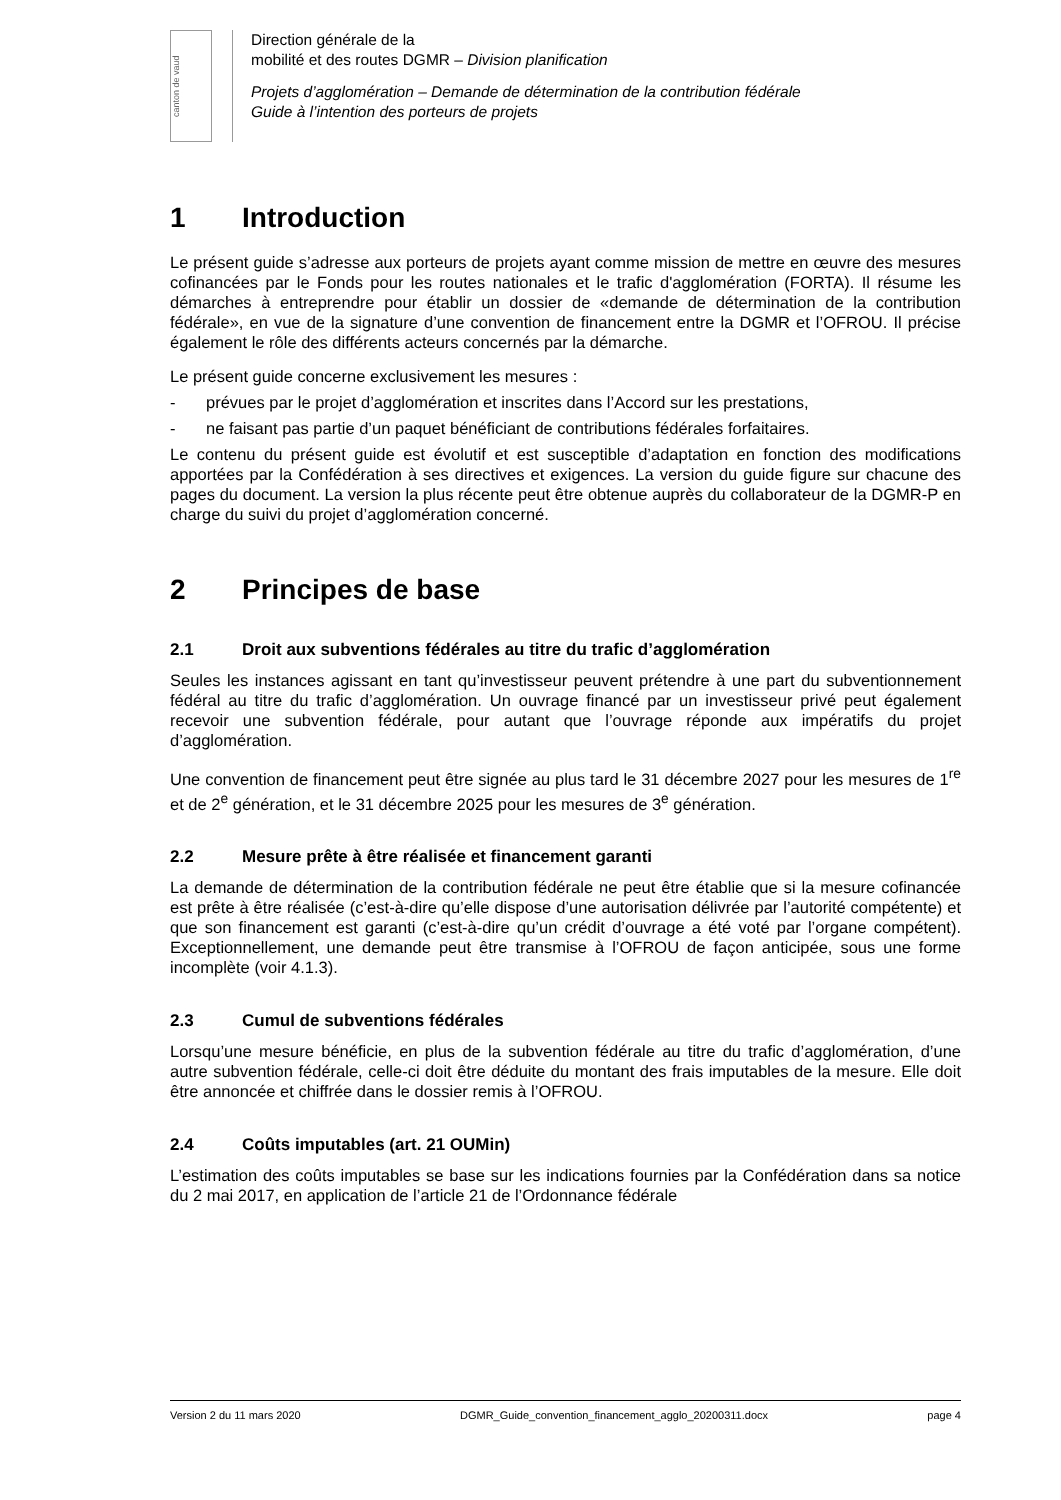canton de vaud
Direction générale de la
mobilité et des routes DGMR – Division planification
Projets d’agglomération – Demande de détermination de la contribution fédérale
Guide à l’intention des porteurs de projets
1 Introduction
Le présent guide s’adresse aux porteurs de projets ayant comme mission de mettre en œuvre des mesures cofinancées par le Fonds pour les routes nationales et le trafic d'agglomération (FORTA). Il résume les démarches à entreprendre pour établir un dossier de «demande de détermination de la contribution fédérale», en vue de la signature d’une convention de financement entre la DGMR et l’OFROU. Il précise également le rôle des différents acteurs concernés par la démarche.
Le présent guide concerne exclusivement les mesures :
- prévues par le projet d’agglomération et inscrites dans l’Accord sur les prestations,
- ne faisant pas partie d’un paquet bénéficiant de contributions fédérales forfaitaires.
Le contenu du présent guide est évolutif et est susceptible d’adaptation en fonction des modifications apportées par la Confédération à ses directives et exigences. La version du guide figure sur chacune des pages du document. La version la plus récente peut être obtenue auprès du collaborateur de la DGMR-P en charge du suivi du projet d’agglomération concerné.
2 Principes de base
2.1 Droit aux subventions fédérales au titre du trafic d’agglomération
Seules les instances agissant en tant qu’investisseur peuvent prétendre à une part du subventionnement fédéral au titre du trafic d’agglomération. Un ouvrage financé par un investisseur privé peut également recevoir une subvention fédérale, pour autant que l’ouvrage réponde aux impératifs du projet d’agglomération.
Une convention de financement peut être signée au plus tard le 31 décembre 2027 pour les mesures de 1<sup>re</sup> et de 2<sup>e</sup> génération, et le 31 décembre 2025 pour les mesures de 3<sup>e</sup> génération.
2.2 Mesure prête à être réalisée et financement garanti
La demande de détermination de la contribution fédérale ne peut être établie que si la mesure cofinancée est prête à être réalisée (c’est-à-dire qu’elle dispose d’une autorisation délivrée par l’autorité compétente) et que son financement est garanti (c’est-à-dire qu’un crédit d’ouvrage a été voté par l’organe compétent). Exceptionnellement, une demande peut être transmise à l’OFROU de façon anticipée, sous une forme incomplète (voir 4.1.3).
2.3 Cumul de subventions fédérales
Lorsqu’une mesure bénéficie, en plus de la subvention fédérale au titre du trafic d’agglomération, d’une autre subvention fédérale, celle-ci doit être déduite du montant des frais imputables de la mesure. Elle doit être annoncée et chiffrée dans le dossier remis à l’OFROU.
2.4 Coûts imputables (art. 21 OUMin)
L’estimation des coûts imputables se base sur les indications fournies par la Confédération dans sa notice du 2 mai 2017, en application de l’article 21 de l’Ordonnance fédérale
Version 2 du 11 mars 2020 DGMR_Guide_convention_financement_agglo_20200311.docx page 4